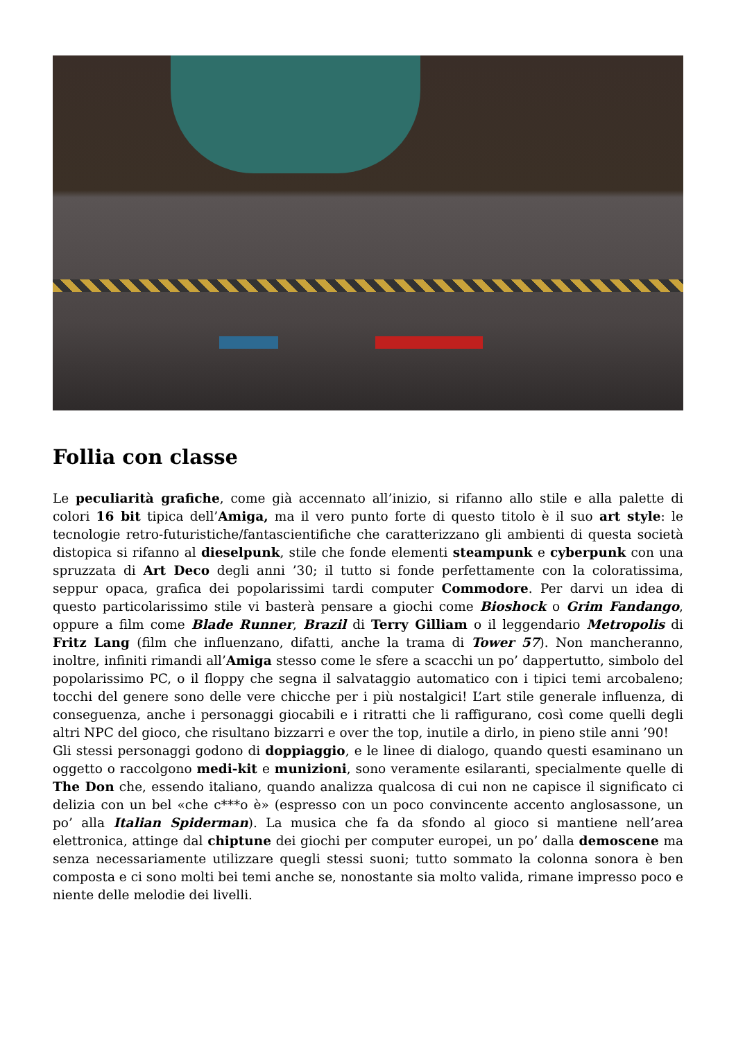Follia con classe
Le peculiarità grafiche, come già accennato all’inizio, si rifanno allo stile e alla palette di colori 16 bit tipica dell’Amiga, ma il vero punto forte di questo titolo è il suo art style: le tecnologie retro-futuristiche/fantascientifiche che caratterizzano gli ambienti di questa società distopica si rifanno al dieselpunk, stile che fonde elementi steampunk e cyberpunk con una spruzzata di Art Deco degli anni ’30; il tutto si fonde perfettamente con la coloratissima, seppur opaca, grafica dei popolarissimi tardi computer Commodore. Per darvi un idea di questo particolarissimo stile vi basterà pensare a giochi come Bioshock o Grim Fandango, oppure a film come Blade Runner, Brazil di Terry Gilliam o il leggendario Metropolis di Fritz Lang (film che influenzano, difatti, anche la trama di Tower 57). Non mancheranno, inoltre, infiniti rimandi all’Amiga stesso come le sfere a scacchi un po’ dappertutto, simbolo del popolarissimo PC, o il floppy che segna il salvataggio automatico con i tipici temi arcobaleno; tocchi del genere sono delle vere chicche per i più nostalgici! L’art stile generale influenza, di conseguenza, anche i personaggi giocabili e i ritratti che li raffigurano, così come quelli degli altri NPC del gioco, che risultano bizzarri e over the top, inutile a dirlo, in pieno stile anni ’90!
Gli stessi personaggi godono di doppiaggio, e le linee di dialogo, quando questi esaminano un oggetto o raccolgono medi-kit e munizioni, sono veramente esilaranti, specialmente quelle di The Don che, essendo italiano, quando analizza qualcosa di cui non ne capisce il significato ci delizia con un bel «che c***o è» (espresso con un poco convincente accento anglosassone, un po’ alla Italian Spiderman). La musica che fa da sfondo al gioco si mantiene nell’area elettronica, attinge dal chiptune dei giochi per computer europei, un po’ dalla demoscene ma senza necessariamente utilizzare quegli stessi suoni; tutto sommato la colonna sonora è ben composta e ci sono molti bei temi anche se, nonostante sia molto valida, rimane impresso poco e niente delle melodie dei livelli.